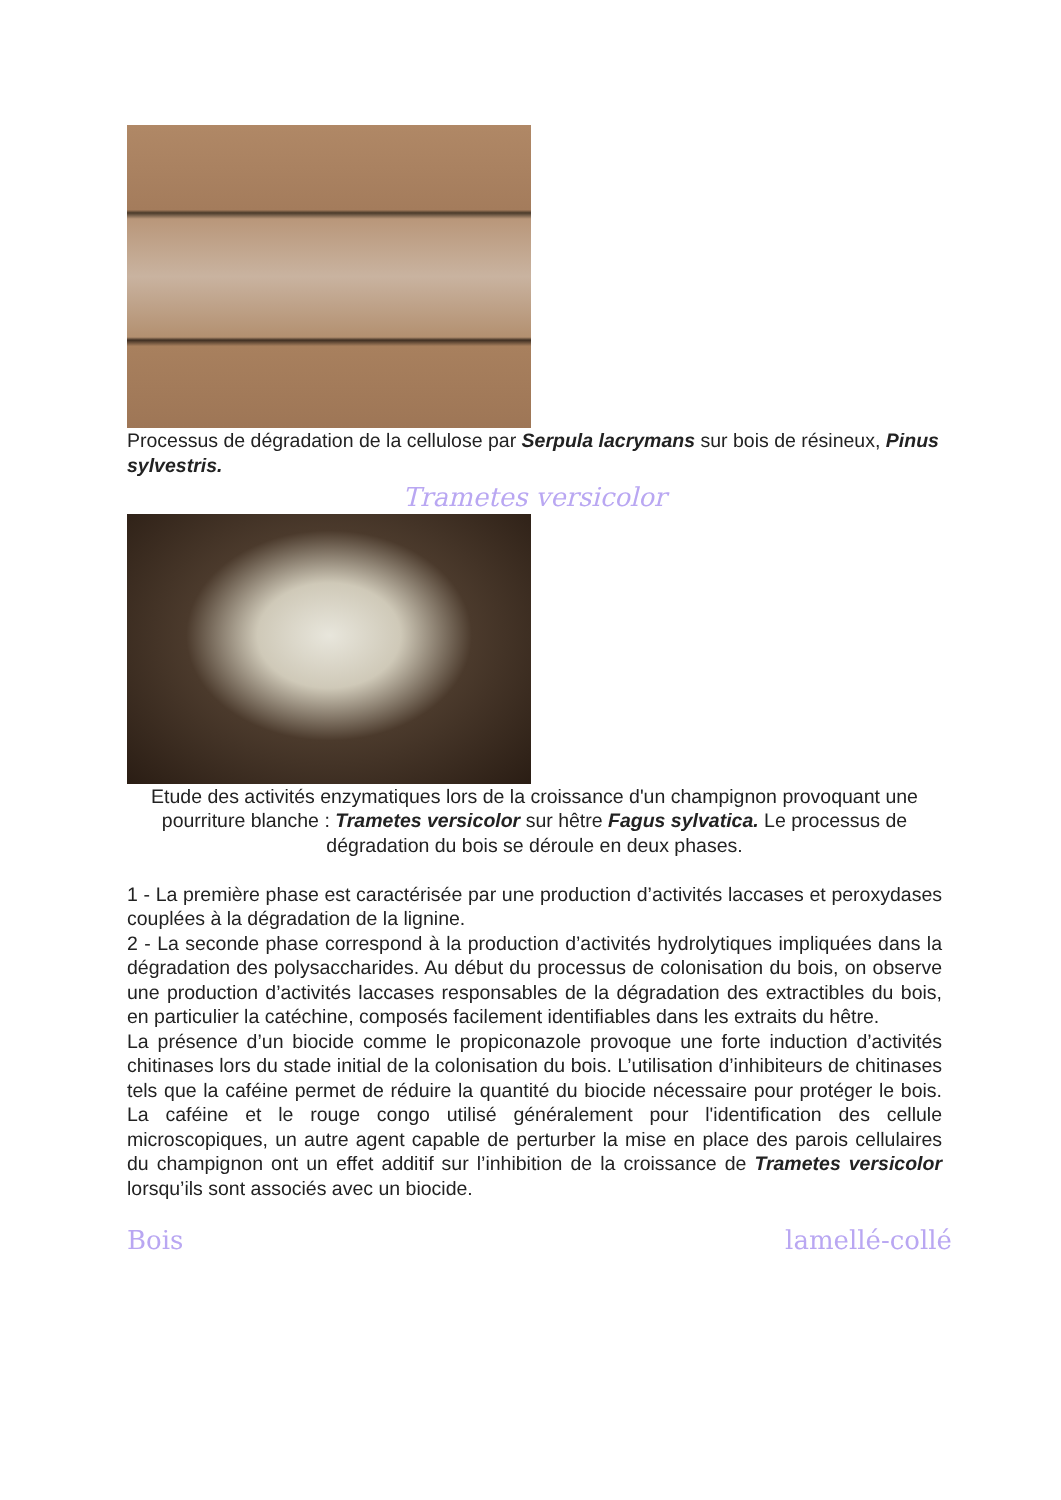Processus de dégradation de la cellulose par Serpula lacrymans sur bois de résineux, Pinus sylvestris.
Trametes versicolor
Etude des activités enzymatiques lors de la croissance d'un champignon provoquant une pourriture blanche : Trametes versicolor sur hêtre Fagus sylvatica. Le processus de dégradation du bois se déroule en deux phases.
1 - La première phase est caractérisée par une production d’activités laccases et peroxydases couplées à la dégradation de la lignine.
2 - La seconde phase correspond à la production d’activités hydrolytiques impliquées dans la dégradation des polysaccharides. Au début du processus de colonisation du bois, on observe une production d’activités laccases responsables de la dégradation des extractibles du bois, en particulier la catéchine, composés facilement identifiables dans les extraits du hêtre.
La présence d’un biocide comme le propiconazole provoque une forte induction d’activités chitinases lors du stade initial de la colonisation du bois. L’utilisation d’inhibiteurs de chitinases tels que la caféine permet de réduire la quantité du biocide nécessaire pour protéger le bois. La caféine et le rouge congo utilisé généralement pour l'identification des cellule microscopiques, un autre agent capable de perturber la mise en place des parois cellulaires du champignon ont un effet additif sur l’inhibition de la croissance de Trametes versicolor lorsqu’ils sont associés avec un biocide.
Bois lamellé-collé